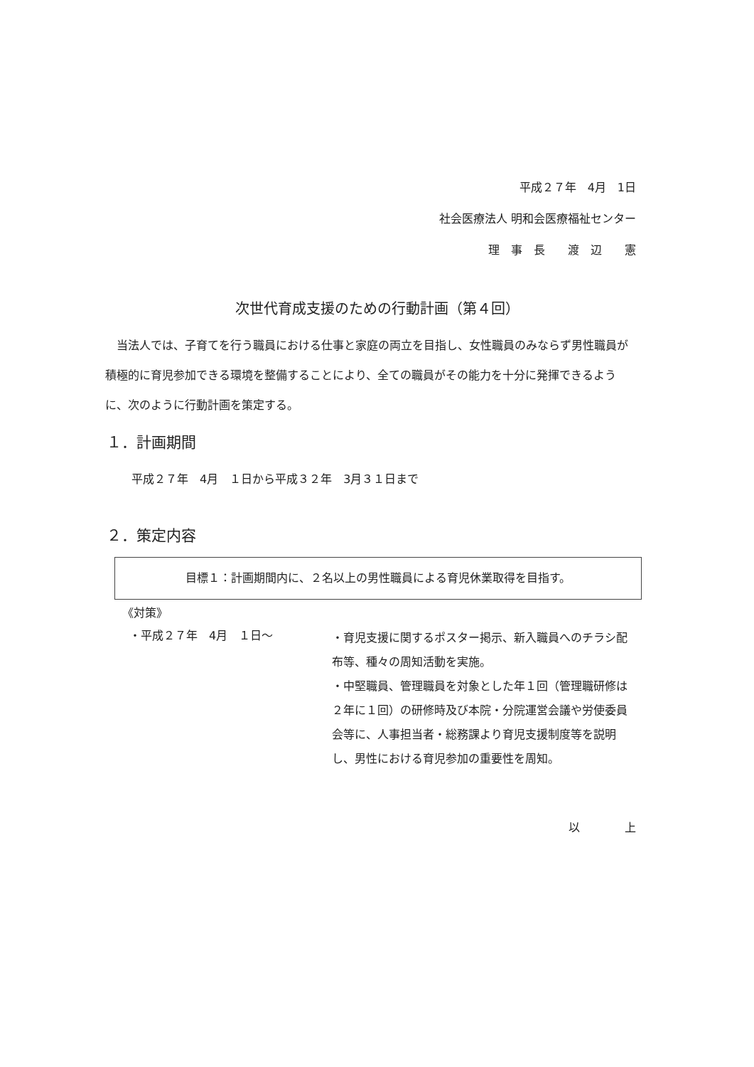平成２７年　4月　1日
社会医療法人 明和会医療福祉センター
理　事　長　　渡　辺　　憲
次世代育成支援のための行動計画（第４回）
当法人では、子育てを行う職員における仕事と家庭の両立を目指し、女性職員のみならず男性職員が積極的に育児参加できる環境を整備することにより、全ての職員がその能力を十分に発揮できるように、次のように行動計画を策定する。
１．計画期間
平成２７年　4月　１日から平成３２年　3月３１日まで
２．策定内容
目標１：計画期間内に、２名以上の男性職員による育児休業取得を目指す。
《対策》
・平成２７年　4月　１日～
・育児支援に関するポスター掲示、新入職員へのチラシ配布等、種々の周知活動を実施。
・中堅職員、管理職員を対象とした年１回（管理職研修は２年に１回）の研修時及び本院・分院運営会議や労使委員会等に、人事担当者・総務課より育児支援制度等を説明し、男性における育児参加の重要性を周知。
以 上